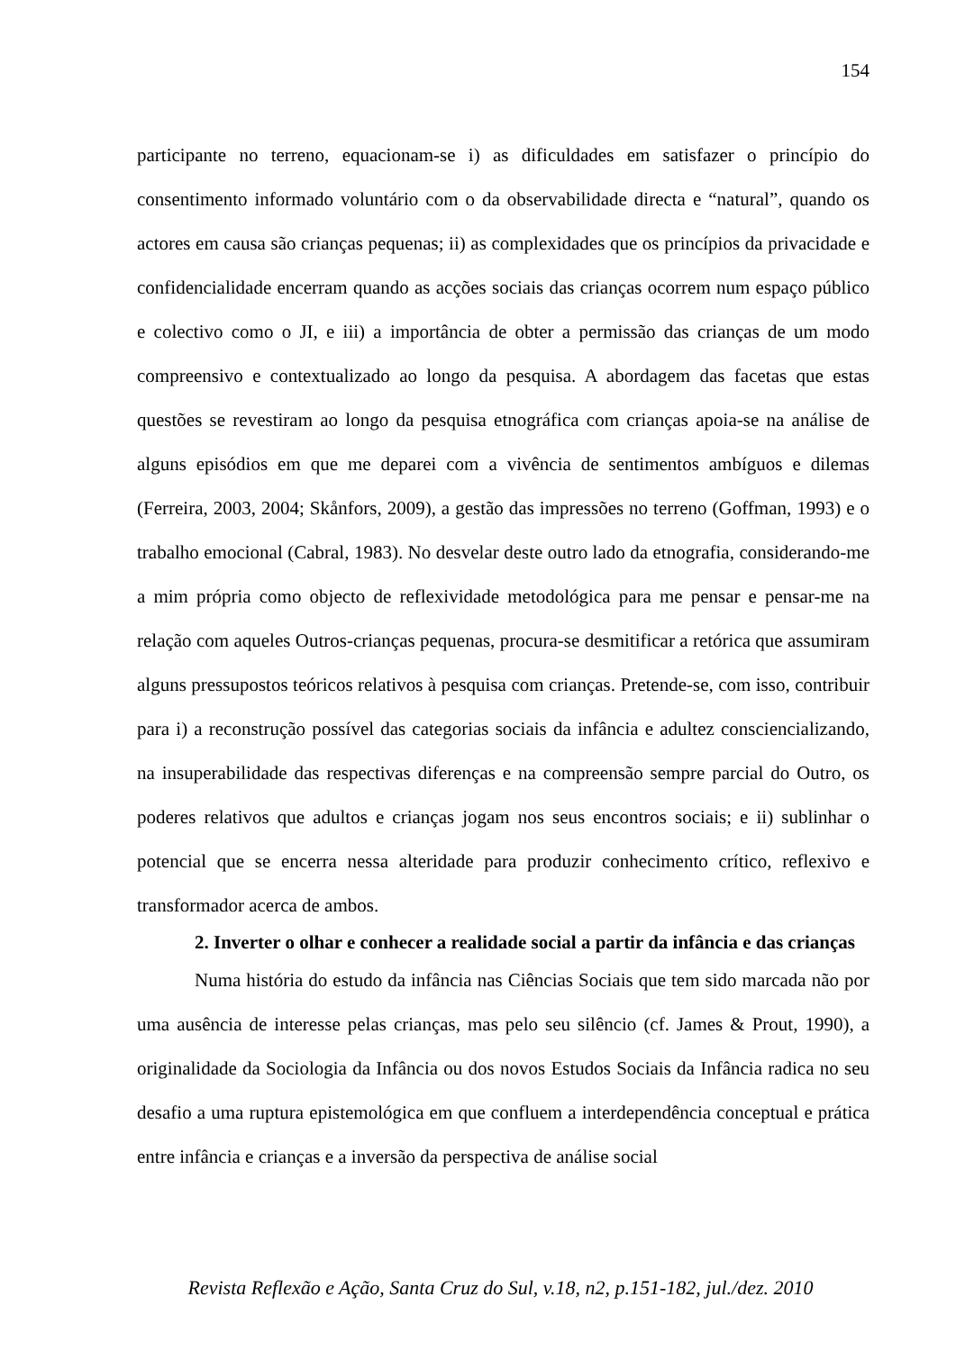154
participante no terreno, equacionam-se i) as dificuldades em satisfazer o princípio do consentimento informado voluntário com o da observabilidade directa e “natural”, quando os actores em causa são crianças pequenas; ii) as complexidades que os princípios da privacidade e confidencialidade encerram quando as acções sociais das crianças ocorrem num espaço público e colectivo como o JI, e iii) a importância de obter a permissão das crianças de um modo compreensivo e contextualizado ao longo da pesquisa. A abordagem das facetas que estas questões se revestiram ao longo da pesquisa etnográfica com crianças apoia-se na análise de alguns episódios em que me deparei com a vivência de sentimentos ambíguos e dilemas (Ferreira, 2003, 2004; Skånfors, 2009), a gestão das impressões no terreno (Goffman, 1993) e o trabalho emocional (Cabral, 1983). No desvelar deste outro lado da etnografia, considerando-me a mim própria como objecto de reflexividade metodológica para me pensar e pensar-me na relação com aqueles Outros-crianças pequenas, procura-se desmitificar a retórica que assumiram alguns pressupostos teóricos relativos à pesquisa com crianças. Pretende-se, com isso, contribuir para i) a reconstrução possível das categorias sociais da infância e adultez consciencializando, na insuperabilidade das respectivas diferenças e na compreensão sempre parcial do Outro, os poderes relativos que adultos e crianças jogam nos seus encontros sociais; e ii) sublinhar o potencial que se encerra nessa alteridade para produzir conhecimento crítico, reflexivo e transformador acerca de ambos.
2. Inverter o olhar e conhecer a realidade social a partir da infância e das crianças
Numa história do estudo da infância nas Ciências Sociais que tem sido marcada não por uma ausência de interesse pelas crianças, mas pelo seu silêncio (cf. James & Prout, 1990), a originalidade da Sociologia da Infância ou dos novos Estudos Sociais da Infância radica no seu desafio a uma ruptura epistemológica em que confluem a interdependência conceptual e prática entre infância e crianças e a inversão da perspectiva de análise social
Revista Reflexão e Ação, Santa Cruz do Sul, v.18, n2, p.151-182, jul./dez. 2010